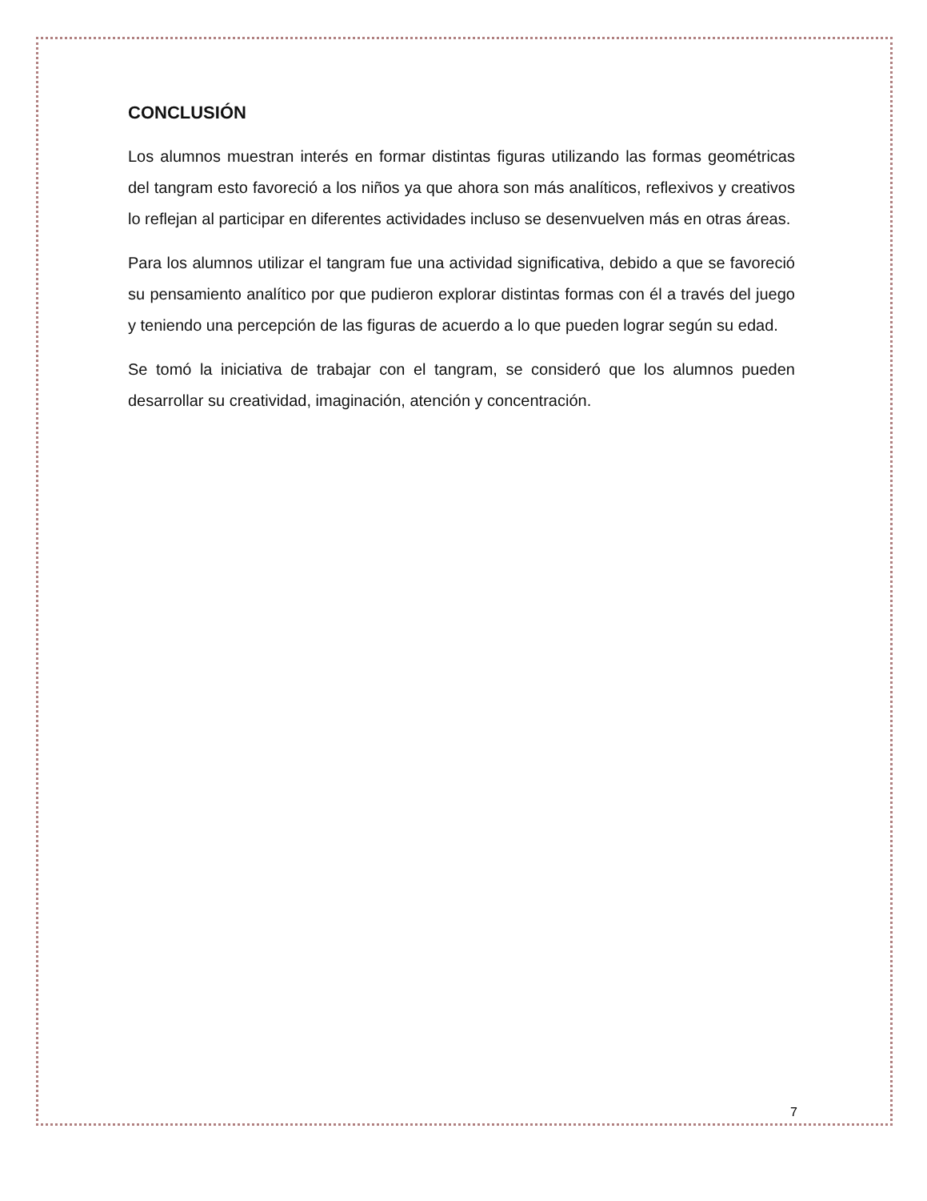CONCLUSIÓN
Los alumnos muestran interés en formar distintas figuras utilizando las formas geométricas del tangram esto favoreció a los niños ya que ahora son más analíticos, reflexivos y creativos lo reflejan al participar en diferentes actividades incluso se desenvuelven más en otras áreas.
Para los alumnos utilizar el tangram fue una actividad significativa, debido a que se favoreció su pensamiento analítico por que pudieron explorar distintas formas con él a través del juego y teniendo una percepción de las figuras de acuerdo a lo que pueden lograr según su edad.
Se tomó la iniciativa de trabajar con el tangram, se consideró que los alumnos pueden desarrollar su creatividad, imaginación, atención y concentración.
7